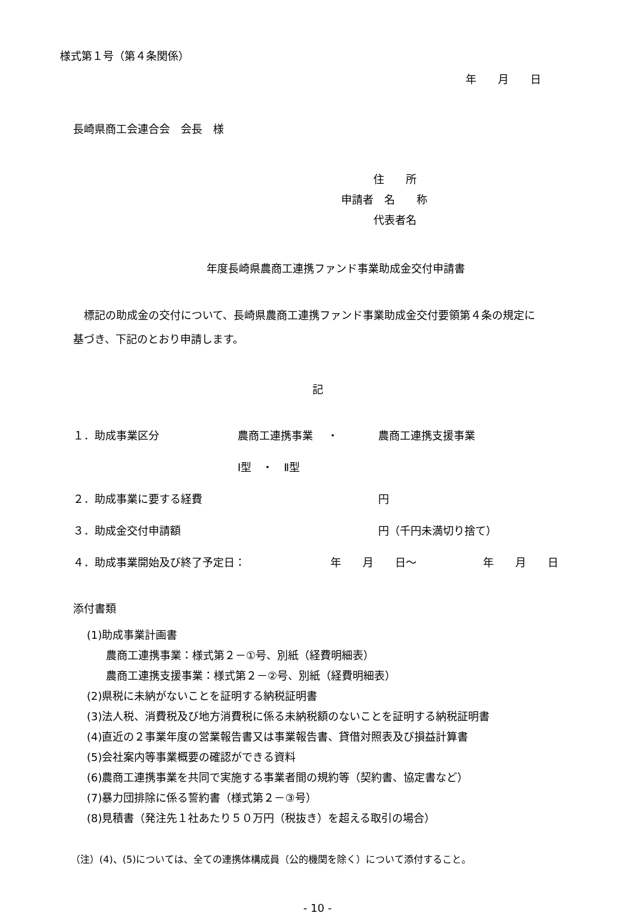様式第１号（第４条関係）
年　　月　　日
長崎県商工会連合会　会長　様
　　　住　　所
申請者　名　　称
　　　代表者名
年度長崎県農商工連携ファンド事業助成金交付申請書
　標記の助成金の交付について、長崎県農商工連携ファンド事業助成金交付要領第４条の規定に基づき、下記のとおり申請します。
記
１．助成事業区分 農商工連携事業　 ・ 農商工連携支援事業
Ⅰ型　・　Ⅱ型
２．助成事業に要する経費 円
３．助成金交付申請額 円（千円未満切り捨て）
４．助成事業開始及び終了予定日： 年　　月　　日～ 年　　月　　日
添付書類
(1)助成事業計画書
農商工連携事業：様式第２－①号、別紙（経費明細表）
農商工連携支援事業：様式第２－②号、別紙（経費明細表）
(2)県税に未納がないことを証明する納税証明書
(3)法人税、消費税及び地方消費税に係る未納税額のないことを証明する納税証明書
(4)直近の２事業年度の営業報告書又は事業報告書、貸借対照表及び損益計算書
(5)会社案内等事業概要の確認ができる資料
(6)農商工連携事業を共同で実施する事業者間の規約等（契約書、協定書など）
(7)暴力団排除に係る誓約書（様式第２－③号）
(8)見積書（発注先１社あたり５０万円（税抜き）を超える取引の場合）
（注）(4)、(5)については、全ての連携体構成員（公的機関を除く）について添付すること。
- 10 -